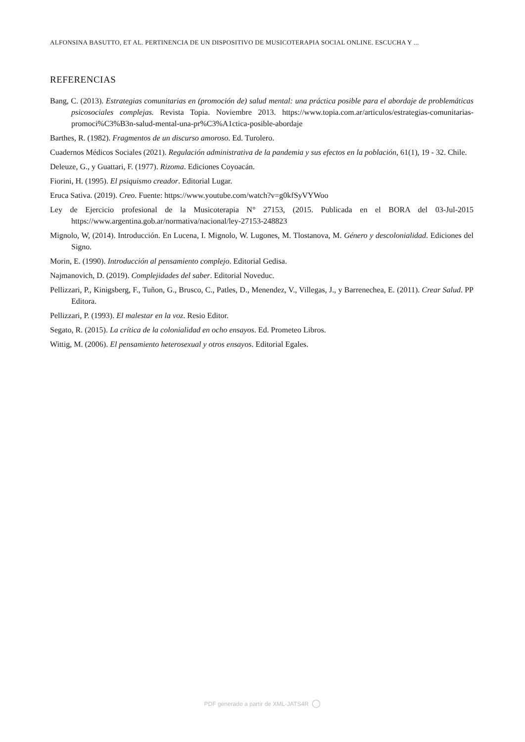ALFONSINA BASUTTO, ET AL. PERTINENCIA DE UN DISPOSITIVO DE MUSICOTERAPIA SOCIAL ONLINE. ESCUCHA Y ...
REFERENCIAS
Bang, C. (2013). Estrategias comunitarias en (promoción de) salud mental: una práctica posible para el abordaje de problemáticas psicosociales complejas. Revista Topia. Noviembre 2013. https://www.topia.com.ar/articulos/estrategias-comunitarias-promoci%C3%B3n-salud-mental-una-pr%C3%A1ctica-posible-abordaje
Barthes, R. (1982). Fragmentos de un discurso amoroso. Ed. Turolero.
Cuadernos Médicos Sociales (2021). Regulación administrativa de la pandemia y sus efectos en la población, 61(1), 19 - 32. Chile.
Deleuze, G., y Guattari, F. (1977). Rizoma. Ediciones Coyoacán.
Fiorini, H. (1995). El psiquismo creador. Editorial Lugar.
Eruca Sativa. (2019). Creo. Fuente: https://www.youtube.com/watch?v=g0kfSyVYWoo
Ley de Ejercicio profesional de la Musicoterapia N° 27153, (2015. Publicada en el BORA del 03-Jul-2015 https://www.argentina.gob.ar/normativa/nacional/ley-27153-248823
Mignolo, W, (2014). Introducción. En Lucena, I. Mignolo, W. Lugones, M. Tlostanova, M. Género y descolonialidad. Ediciones del Signo.
Morin, E. (1990). Introducción al pensamiento complejo. Editorial Gedisa.
Najmanovich, D. (2019). Complejidades del saber. Editorial Noveduc.
Pellizzari, P., Kinigsberg, F., Tuñon, G., Brusco, C., Patles, D., Menendez, V., Villegas, J., y Barrenechea, E. (2011). Crear Salud. PP Editora.
Pellizzari, P. (1993). El malestar en la voz. Resio Editor.
Segato, R. (2015). La crítica de la colonialidad en ocho ensayos. Ed. Prometeo Libros.
Wittig, M. (2006). El pensamiento heterosexual y otros ensayos. Editorial Egales.
PDF generado a partir de XML-JATS4R ◯